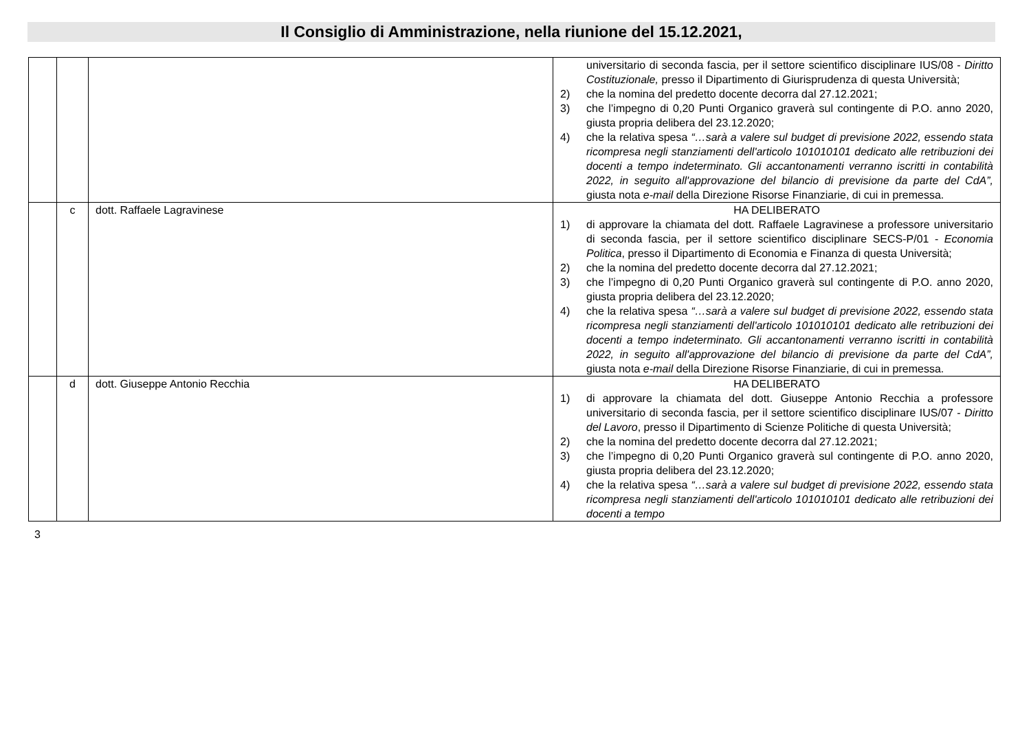Il Consiglio di Amministrazione, nella riunione del 15.12.2021,
| | | | universitario di seconda fascia, per il settore scientifico disciplinare IUS/08 - Diritto Costituzionale, presso il Dipartimento di Giurisprudenza di questa Università; 2) che la nomina del predetto docente decorra dal 27.12.2021; 3) che l’impegno di 0,20 Punti Organico graverà sul contingente di P.O. anno 2020, giusta propria delibera del 23.12.2020; 4) che la relativa spesa “…sarà a valere sul budget di previsione 2022, essendo stata ricompresa negli stanziamenti dell'articolo 101010101 dedicato alle retribuzioni dei docenti a tempo indeterminato. Gli accantonamenti verranno iscritti in contabilità 2022, in seguito all'approvazione del bilancio di previsione da parte del CdA”, giusta nota e-mail della Direzione Risorse Finanziarie, di cui in premessa. |
| | c | dott. Raffaele Lagravinese | HA DELIBERATO 1) di approvare la chiamata del dott. Raffaele Lagravinese a professore universitario di seconda fascia, per il settore scientifico disciplinare SECS-P/01 - Economia Politica , presso il Dipartimento di Economia e Finanza di questa Università; 2) che la nomina del predetto docente decorra dal 27.12.2021; 3) che l’impegno di 0,20 Punti Organico graverà sul contingente di P.O. anno 2020, giusta propria delibera del 23.12.2020; 4) che la relativa spesa “…sarà a valere sul budget di previsione 2022, essendo stata ricompresa negli stanziamenti dell'articolo 101010101 dedicato alle retribuzioni dei docenti a tempo indeterminato. Gli accantonamenti verranno iscritti in contabilità 2022, in seguito all'approvazione del bilancio di previsione da parte del CdA”, giusta nota e-mail della Direzione Risorse Finanziarie, di cui in premessa. |
| | d | dott. Giuseppe Antonio Recchia | HA DELIBERATO 1) di approvare la chiamata del dott. Giuseppe Antonio Recchia a professore universitario di seconda fascia, per il settore scientifico disciplinare IUS/07 - Diritto del Lavoro , presso il Dipartimento di Scienze Politiche di questa Università; 2) che la nomina del predetto docente decorra dal 27.12.2021; 3) che l’impegno di 0,20 Punti Organico graverà sul contingente di P.O. anno 2020, giusta propria delibera del 23.12.2020; 4) che la relativa spesa “…sarà a valere sul budget di previsione 2022, essendo stata ricompresa negli stanziamenti dell'articolo 101010101 dedicato alle retribuzioni dei docenti a tempo |
3